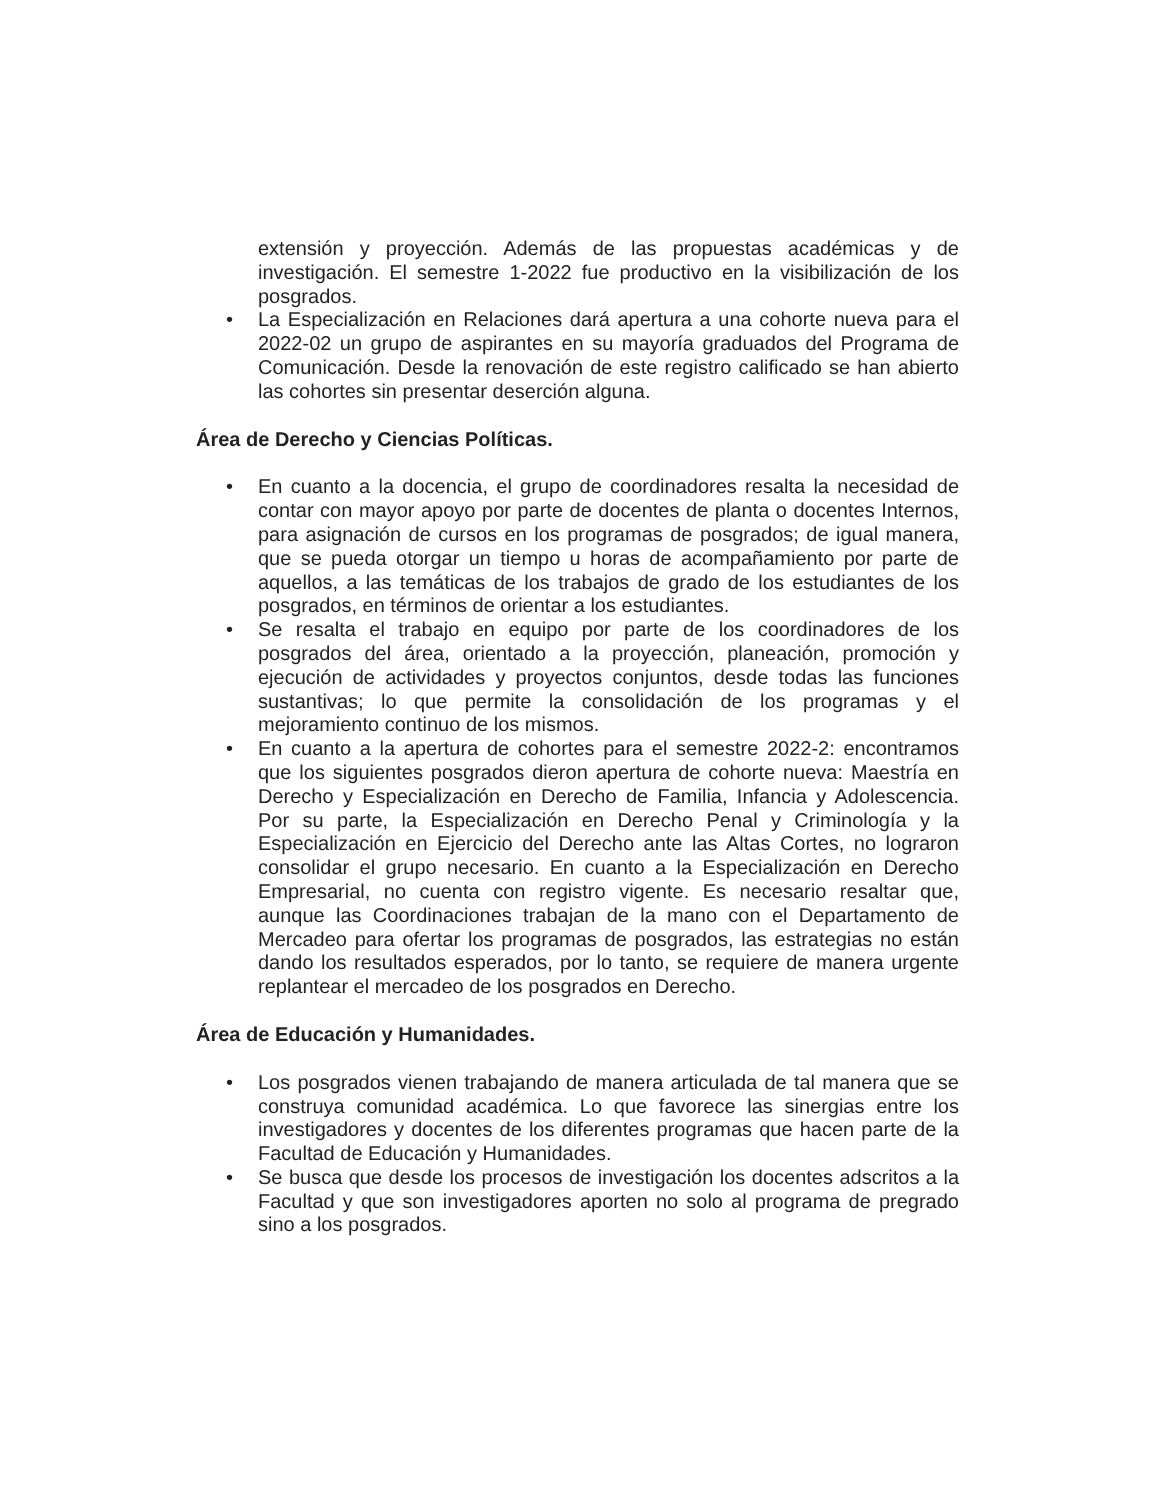extensión y proyección. Además de las propuestas académicas y de investigación. El semestre 1-2022 fue productivo en la visibilización de los posgrados.
• La Especialización en Relaciones dará apertura a una cohorte nueva para el 2022-02 un grupo de aspirantes en su mayoría graduados del Programa de Comunicación. Desde la renovación de este registro calificado se han abierto las cohortes sin presentar deserción alguna.
Área de Derecho y Ciencias Políticas.
• En cuanto a la docencia, el grupo de coordinadores resalta la necesidad de contar con mayor apoyo por parte de docentes de planta o docentes Internos, para asignación de cursos en los programas de posgrados; de igual manera, que se pueda otorgar un tiempo u horas de acompañamiento por parte de aquellos, a las temáticas de los trabajos de grado de los estudiantes de los posgrados, en términos de orientar a los estudiantes.
• Se resalta el trabajo en equipo por parte de los coordinadores de los posgrados del área, orientado a la proyección, planeación, promoción y ejecución de actividades y proyectos conjuntos, desde todas las funciones sustantivas; lo que permite la consolidación de los programas y el mejoramiento continuo de los mismos.
• En cuanto a la apertura de cohortes para el semestre 2022-2: encontramos que los siguientes posgrados dieron apertura de cohorte nueva: Maestría en Derecho y Especialización en Derecho de Familia, Infancia y Adolescencia. Por su parte, la Especialización en Derecho Penal y Criminología y la Especialización en Ejercicio del Derecho ante las Altas Cortes, no lograron consolidar el grupo necesario. En cuanto a la Especialización en Derecho Empresarial, no cuenta con registro vigente. Es necesario resaltar que, aunque las Coordinaciones trabajan de la mano con el Departamento de Mercadeo para ofertar los programas de posgrados, las estrategias no están dando los resultados esperados, por lo tanto, se requiere de manera urgente replantear el mercadeo de los posgrados en Derecho.
Área de Educación y Humanidades.
• Los posgrados vienen trabajando de manera articulada de tal manera que se construya comunidad académica. Lo que favorece las sinergias entre los investigadores y docentes de los diferentes programas que hacen parte de la Facultad de Educación y Humanidades.
• Se busca que desde los procesos de investigación los docentes adscritos a la Facultad y que son investigadores aporten no solo al programa de pregrado sino a los posgrados.